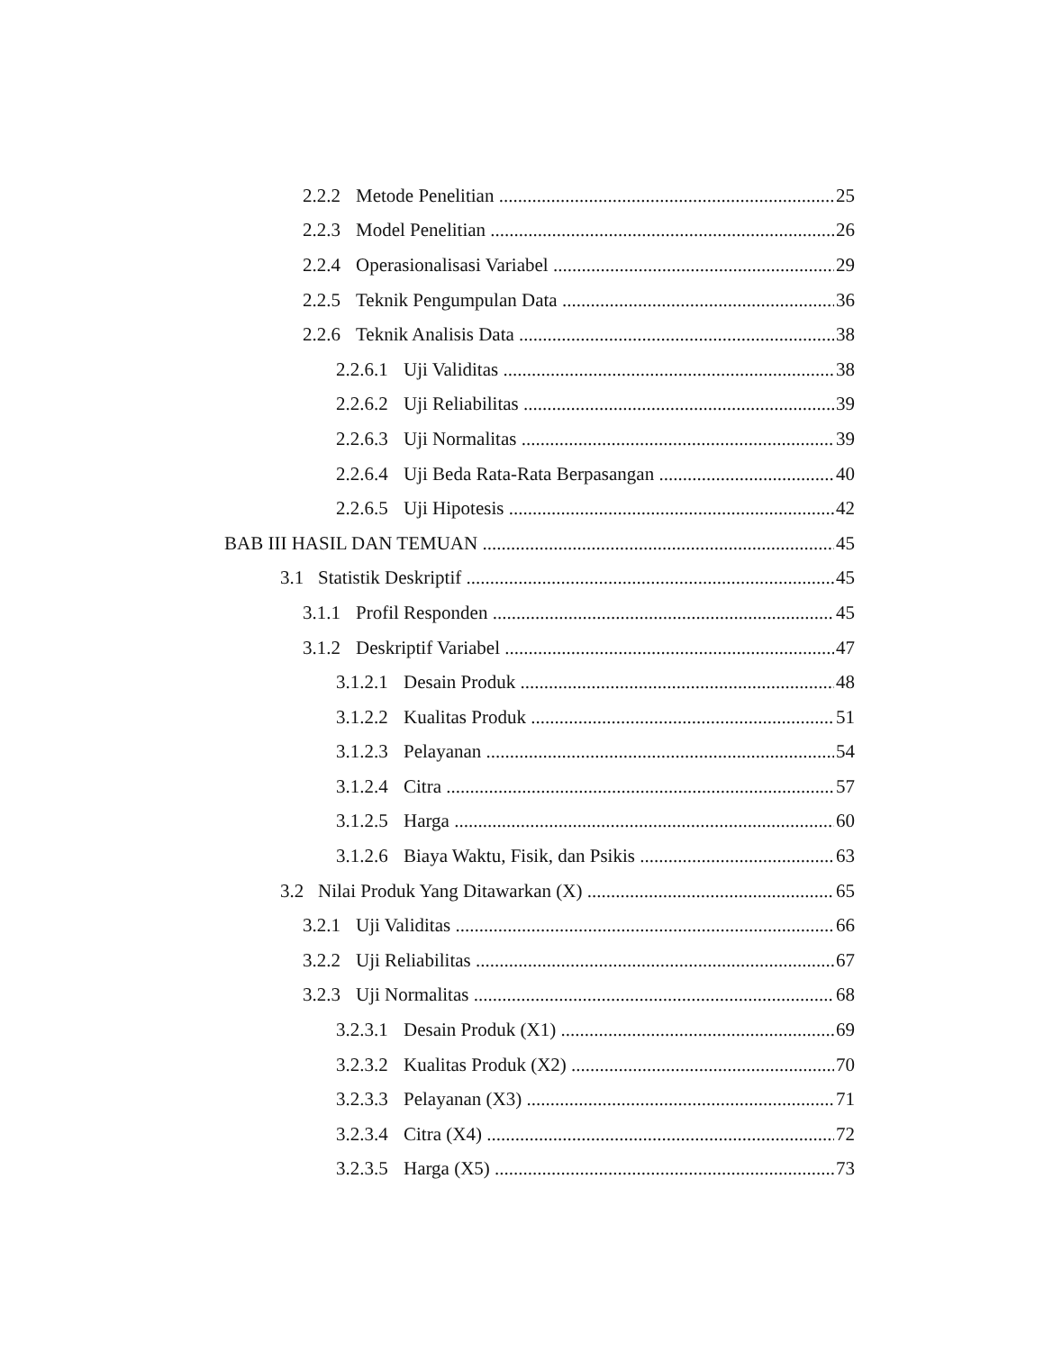2.2.2 Metode Penelitian 25
2.2.3 Model Penelitian 26
2.2.4 Operasionalisasi Variabel 29
2.2.5 Teknik Pengumpulan Data 36
2.2.6 Teknik Analisis Data 38
2.2.6.1 Uji Validitas 38
2.2.6.2 Uji Reliabilitas 39
2.2.6.3 Uji Normalitas 39
2.2.6.4 Uji Beda Rata-Rata Berpasangan 40
2.2.6.5 Uji Hipotesis 42
BAB III HASIL DAN TEMUAN 45
3.1 Statistik Deskriptif 45
3.1.1 Profil Responden 45
3.1.2 Deskriptif Variabel 47
3.1.2.1 Desain Produk 48
3.1.2.2 Kualitas Produk 51
3.1.2.3 Pelayanan 54
3.1.2.4 Citra 57
3.1.2.5 Harga 60
3.1.2.6 Biaya Waktu, Fisik, dan Psikis 63
3.2 Nilai Produk Yang Ditawarkan (X) 65
3.2.1 Uji Validitas 66
3.2.2 Uji Reliabilitas 67
3.2.3 Uji Normalitas 68
3.2.3.1 Desain Produk (X1) 69
3.2.3.2 Kualitas Produk (X2) 70
3.2.3.3 Pelayanan (X3) 71
3.2.3.4 Citra (X4) 72
3.2.3.5 Harga (X5) 73